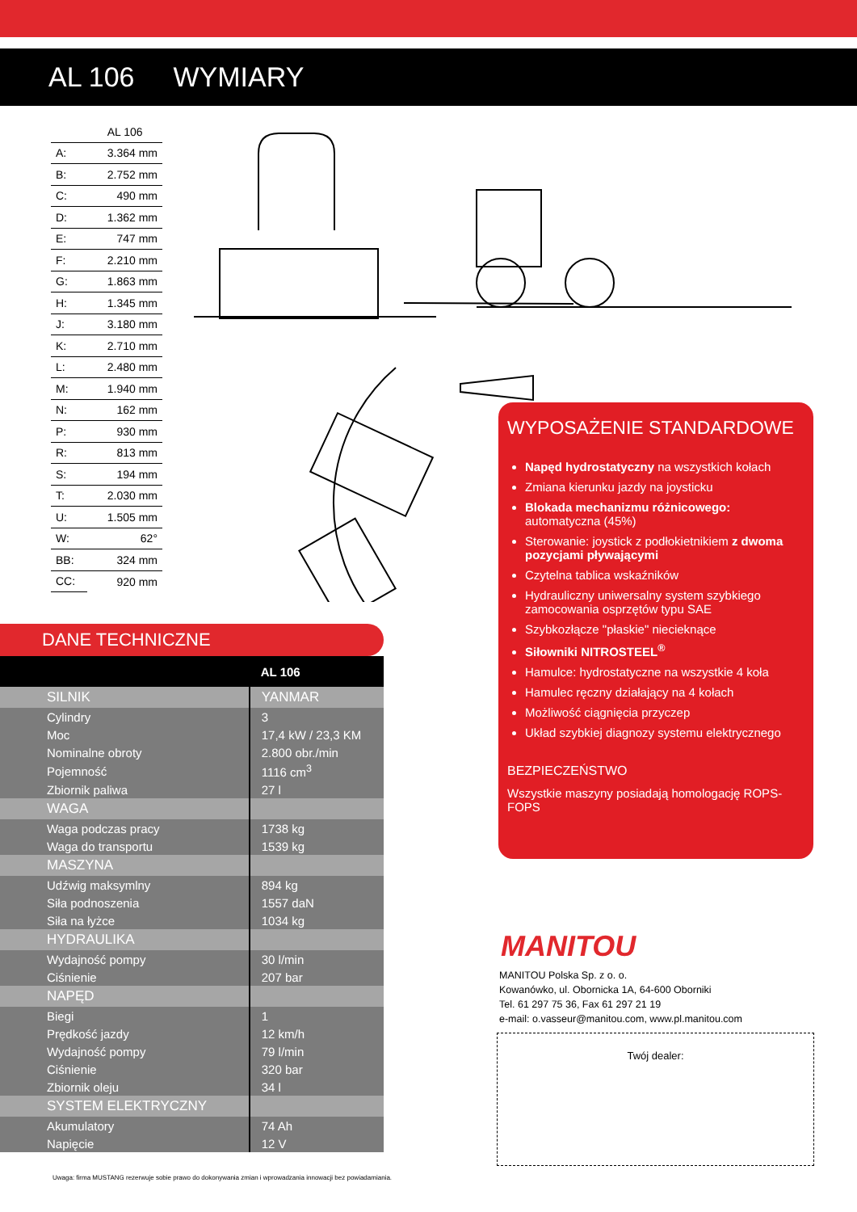AL 106 WYMIARY
| | AL 106 |
| A: | 3.364 mm |
| B: | 2.752 mm |
| C: | 490 mm |
| D: | 1.362 mm |
| E: | 747 mm |
| F: | 2.210 mm |
| G: | 1.863 mm |
| H: | 1.345 mm |
| J: | 3.180 mm |
| K: | 2.710 mm |
| L: | 2.480 mm |
| M: | 1.940 mm |
| N: | 162 mm |
| P: | 930 mm |
| R: | 813 mm |
| S: | 194 mm |
| T: | 2.030 mm |
| U: | 1.505 mm |
| W: | 62° |
| BB: | 324 mm |
| CC: | 920 mm |
DANE TECHNICZNE
| | AL 106 |
| --- | --- |
| SILNIK | YANMAR |
| Cylindry | 3 |
| Moc | 17,4 kW / 23,3 KM |
| Nominalne obroty | 2.800 obr./min |
| Pojemność | 1116 cm<sup>3</sup> |
| Zbiornik paliwa | 27 l |
| WAGA | |
| Waga podczas pracy | 1738 kg |
| Waga do transportu | 1539 kg |
| MASZYNA | |
| Udźwig maksymlny | 894 kg |
| Siła podnoszenia | 1557 daN |
| Siła na łyżce | 1034 kg |
| HYDRAULIKA | |
| Wydajność pompy | 30 l/min |
| Ciśnienie | 207 bar |
| NAPĘD | |
| Biegi | 1 |
| Prędkość jazdy | 12 km/h |
| Wydajność pompy | 79 l/min |
| Ciśnienie | 320 bar |
| Zbiornik oleju | 34 l |
| SYSTEM ELEKTRYCZNY | |
| Akumulatory | 74 Ah |
| Napięcie | 12 V |
WYPOSAŻENIE STANDARDOWE
Napęd hydrostatyczny na wszystkich kołach
Zmiana kierunku jazdy na joysticku
Blokada mechanizmu różnicowego: automatyczna (45%)
Sterowanie: joystick z podłokietnikiem z dwoma pozycjami pływającymi
Czytelna tablica wskaźników
Hydrauliczny uniwersalny system szybkiego zamocowania osprzętów typu SAE
Szybkozłącze "płaskie" niecieknące
Siłowniki NITROSTEEL<sup>®</sup>
Hamulce: hydrostatyczne na wszystkie 4 koła
Hamulec ręczny działający na 4 kołach
Możliwość ciągnięcia przyczep
Układ szybkiej diagnozy systemu elektrycznego
BEZPIECZEŃSTWO
Wszystkie maszyny posiadają homologację ROPS-FOPS
MANITOU
MANITOU Polska Sp. z o. o.
Kowanówko, ul. Obornicka 1A, 64-600 Oborniki
Tel. 61 297 75 36, Fax 61 297 21 19
e-mail: o.vasseur@manitou.com, www.pl.manitou.com
Twój dealer:
Uwaga: firma MUSTANG rezerwuje sobie prawo do dokonywania zmian i wprowadzania innowacji bez powiadamiania.